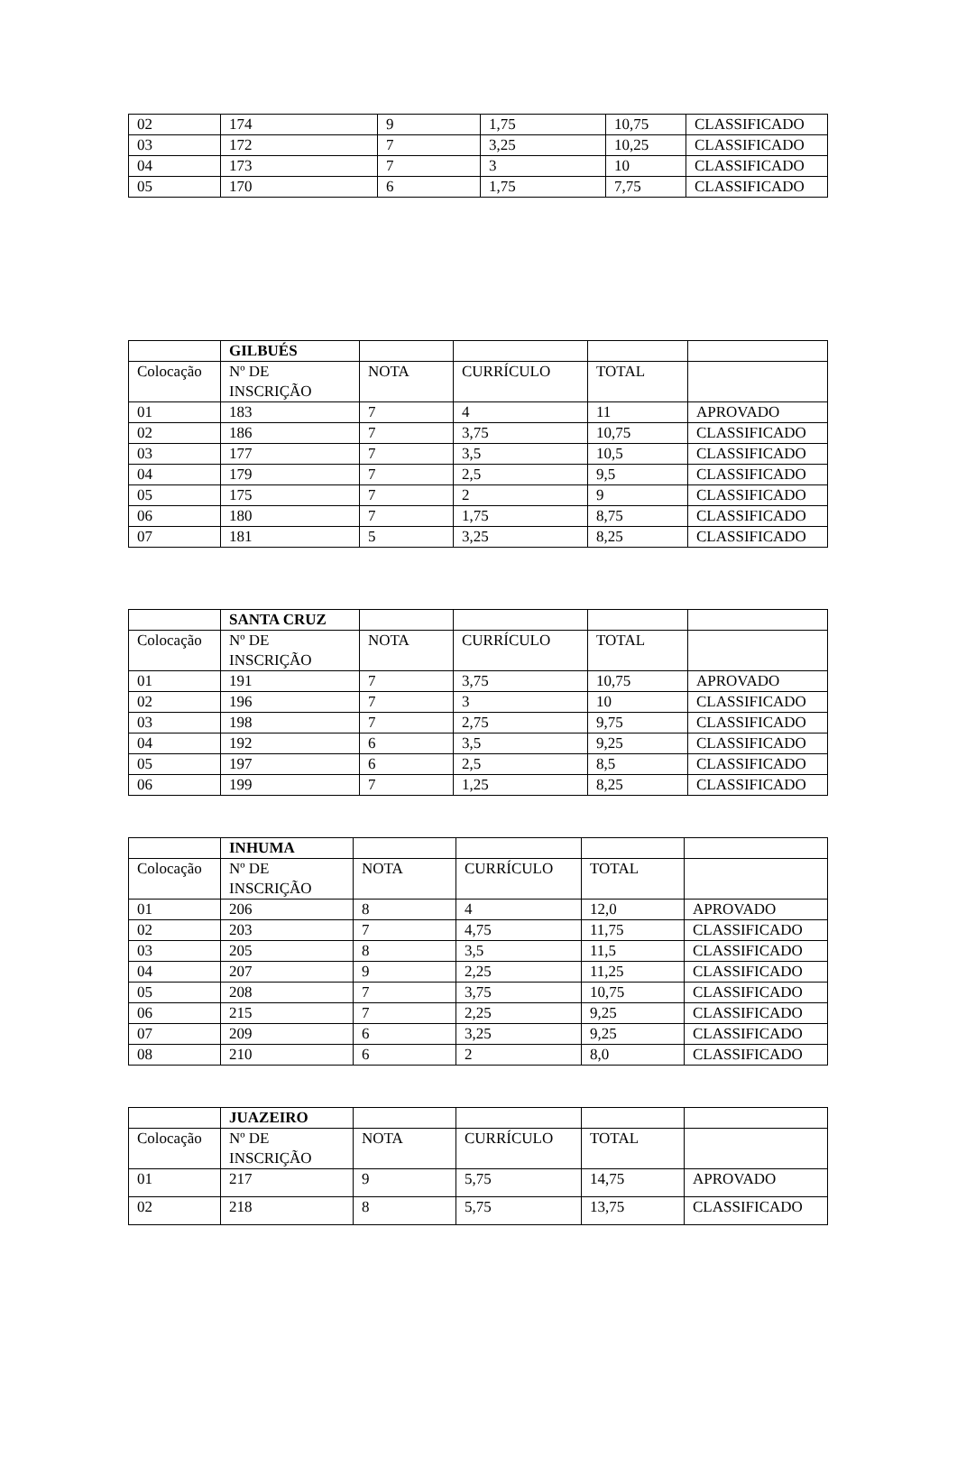| 02 | 174 | 9 | 1,75 | 10,75 | CLASSIFICADO |
| 03 | 172 | 7 | 3,25 | 10,25 | CLASSIFICADO |
| 04 | 173 | 7 | 3 | 10 | CLASSIFICADO |
| 05 | 170 | 6 | 1,75 | 7,75 | CLASSIFICADO |
| | GILBUÉS | | | | |
| Colocação | Nº DE INSCRIÇÃO | NOTA | CURRÍCULO | TOTAL | |
| 01 | 183 | 7 | 4 | 11 | APROVADO |
| 02 | 186 | 7 | 3,75 | 10,75 | CLASSIFICADO |
| 03 | 177 | 7 | 3,5 | 10,5 | CLASSIFICADO |
| 04 | 179 | 7 | 2,5 | 9,5 | CLASSIFICADO |
| 05 | 175 | 7 | 2 | 9 | CLASSIFICADO |
| 06 | 180 | 7 | 1,75 | 8,75 | CLASSIFICADO |
| 07 | 181 | 5 | 3,25 | 8,25 | CLASSIFICADO |
| | SANTA CRUZ | | | | |
| Colocação | Nº DE INSCRIÇÃO | NOTA | CURRÍCULO | TOTAL | |
| 01 | 191 | 7 | 3,75 | 10,75 | APROVADO |
| 02 | 196 | 7 | 3 | 10 | CLASSIFICADO |
| 03 | 198 | 7 | 2,75 | 9,75 | CLASSIFICADO |
| 04 | 192 | 6 | 3,5 | 9,25 | CLASSIFICADO |
| 05 | 197 | 6 | 2,5 | 8,5 | CLASSIFICADO |
| 06 | 199 | 7 | 1,25 | 8,25 | CLASSIFICADO |
| | INHUMA | | | | |
| Colocação | Nº DE INSCRIÇÃO | NOTA | CURRÍCULO | TOTAL | |
| 01 | 206 | 8 | 4 | 12,0 | APROVADO |
| 02 | 203 | 7 | 4,75 | 11,75 | CLASSIFICADO |
| 03 | 205 | 8 | 3,5 | 11,5 | CLASSIFICADO |
| 04 | 207 | 9 | 2,25 | 11,25 | CLASSIFICADO |
| 05 | 208 | 7 | 3,75 | 10,75 | CLASSIFICADO |
| 06 | 215 | 7 | 2,25 | 9,25 | CLASSIFICADO |
| 07 | 209 | 6 | 3,25 | 9,25 | CLASSIFICADO |
| 08 | 210 | 6 | 2 | 8,0 | CLASSIFICADO |
| | JUAZEIRO | | | | |
| Colocação | Nº DE INSCRIÇÃO | NOTA | CURRÍCULO | TOTAL | |
| 01 | 217 | 9 | 5,75 | 14,75 | APROVADO |
| 02 | 218 | 8 | 5,75 | 13,75 | CLASSIFICADO |